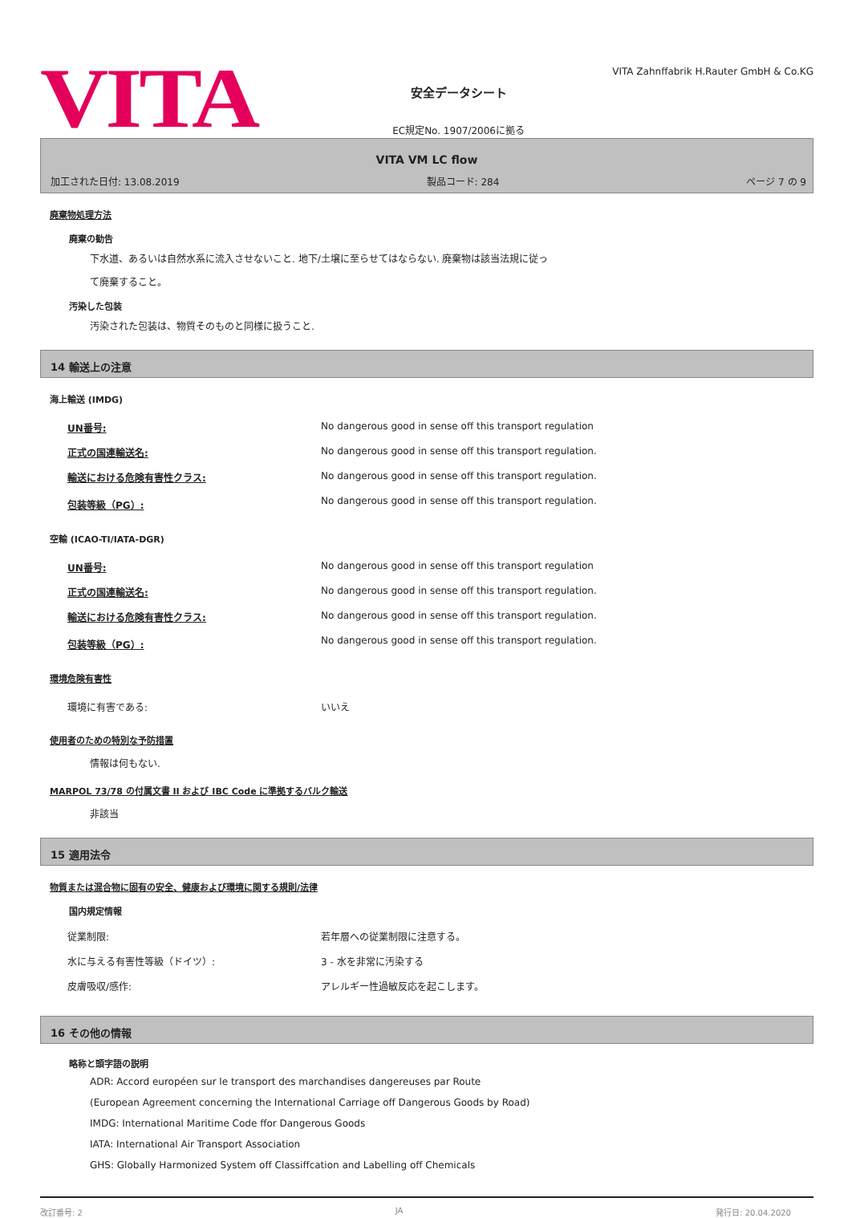VITA
安全データシート
EC規定No. 1907/2006に拠る
VITA Zahnffabrik H.Rauter GmbH & Co.KG
VITA VM LC flow
加工された日付: 13.08.2019 製品コード: 284 ページ 7 の 9
廃棄物処理方法
廃棄の勧告
下水道、あるいは自然水系に流入させないこと. 地下/土壌に至らせてはならない. 廃棄物は該当法規に従っ
て廃棄すること。
汚染した包装
汚染された包装は、物質そのものと同様に扱うこと.
14 輸送上の注意
海上輸送 (IMDG)
| UN番号: | No dangerous good in sense off this transport regulation |
| 正式の国連輸送名: | No dangerous good in sense off this transport regulation. |
| 輸送における危険有害性クラス: | No dangerous good in sense off this transport regulation. |
| 包装等級（PG）: | No dangerous good in sense off this transport regulation. |
空輸 (ICAO-TI/IATA-DGR)
| UN番号: | No dangerous good in sense off this transport regulation |
| 正式の国連輸送名: | No dangerous good in sense off this transport regulation. |
| 輸送における危険有害性クラス: | No dangerous good in sense off this transport regulation. |
| 包装等級（PG）: | No dangerous good in sense off this transport regulation. |
環境危険有害性
| 環境に有害である: | いいえ |
使用者のための特別な予防措置
情報は何もない.
MARPOL 73/78 の付属文書 II および IBC Code に準拠するバルク輸送
非該当
15 適用法令
物質または混合物に固有の安全、健康および環境に関する規則/法律
国内規定情報
| 従業制限: | 若年層への従業制限に注意する。 |
| 水に与える有害性等級（ドイツ）: | 3 - 水を非常に汚染する |
| 皮膚吸収/感作: | アレルギー性過敏反応を起こします。 |
16 その他の情報
略称と頭字語の説明
ADR: Accord européen sur le transport des marchandises dangereuses par Route
(European Agreement concerning the International Carriage off Dangerous Goods by Road)
IMDG: International Maritime Code ffor Dangerous Goods
IATA: International Air Transport Association
GHS: Globally Harmonized System off Classiffcation and Labelling off Chemicals
改訂番号: 2 JA 発行日: 20.04.2020